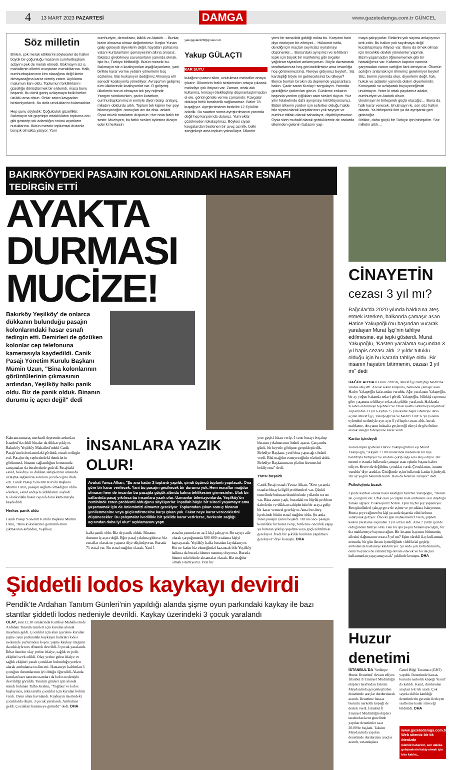4 13 MART 2023 PAZARTESİ DAMGA www.gazetedamga.com.tr GÜNCEL
Söz milletin
Birileri, çok merak ettiklerini söyleseler de halkın büyük bir çoğunluğu masanın cumhurbaşkanı adayını pek de merak etmedi. Bakmayın siz o, mahallenin ellerini ovuşturan meraklılarına. Halk, cumhurbaşkanının kim olacağına değil kimin olmayacağına karar vermiş zaten. Açıklama malumun ilanı oldu. Toplumun farklılıklarını güzelliğe dönüştürmek bir erdemdi, masa bunu başardı. Bu denli geniş uzlaşmaya belki birileri üzüldü ama olsun. Onlar zaten kavgadan besleniyorlardı. Bu defa umduklarını bulamadılar.
Hep şunu söyledik: Çoğulculuk güzelliktir. Bakmayın siz geçmişin ortaklıklarını topluma öcü gibi gösterip tek adamlığın önünü açanların nutuklarına. Bütün mesele toplumsal düzenle barışık olmakta yatıyor. Yani
cumhuriyet, demokrasi, laiklik ve Atatürk… Bunlar, bizim olmazsa olmaz değerlerimiz. Keşke Yunan galip gelseydi diyenlerin değil, hayatları pahasına vatanı kurtaranların şemsiyesinin altına amasız, fakatsız girebilmeyi savunanların yanında olmak. İşte bu, Türkiye birlikteliği. Bütün mesele bu. Bakmayın siz o koalisyonları aşağılayanların, yani birlikte karar verme yetisini yitirenlerin boş sözlerine. Bizi kıskanıyor dediğimiz Almanya elli senedir koalisyonla yönetiliyor. Avrupa'nın gelişmiş tüm ülkelerinde koalisyonlar var. O gelişmiş ülkelerde sorun olmayan tek şey rejimdir.
Yangını söndürürken, çadırı kurarken, cumhurbaşkanımızın emriyle diyen biatçı anlayış, miladını doldurdu artık. Toplum tek kişinin her şeyi bilemeyeceğini -sonuçları acı da olsa- anladı. Oysa müzik notalarını düşünün; Her nota farklı bir sestir. Müzisyen, bu farklı sesleri öylesine dizayn eder ki herkesin
yakupgulacti28@gmail.com
Yakup GÜLAÇTI
KAR SUYU
kulağının pasını silen, unutulmaz melodiler ortaya çıkarır. Ülkemizin farklı seslerinden ortaya çıkacak melodiye çok ihtiyacı var. Zaman, ortak aklı kullanma, kimseyi ötekileştirip düşmanlaştırmadan el ele, gönül gönüle verme zamanıdır. Kavgalar oldukça birlik beraberlik sağlanamaz. Bizler 78 kuşağıyız. Ayrıştırılmanın bedelini 12 Eylül'de ödedik. Bu saatten sonra ayrıştırılmanın yanında değil hep karşısında dururuz. Yumruklar çözülmeden tokalaşılmaz. Böylesi siyasi kavgalardan beslenen bir avuç azınlık, belki zenginleşir ama toplum yoksullaşır. Ülkenin
yirmi bir senedeki geldiği nokta bu. Karşıtını hain diye niteleyen bir zihniyet… Hükümet istifa, dendiği için maçları seyircisiz oynatmayı düşünenler… Bursa'daki ayrışımcı ve tehtitvari tepki için büyük bir marifetmiş gibi övgüler yağdıran siyasileri anlamıyorum. Böyle davranarak taraftarlarınıza hoş görünebilirsiniz ama insanlığa hoş görünemezsiniz. Nereye gidiyoruz beyler!.. Siz kardeşliği böyle mi getireceksiniz bu ülkeye? Bence bunları bırakın da depremde yaşananlara bakın. Çadır satan Kızılay'ı sorgulayın. Yanında gezdiğiniz çadırcıları görün. Günlerce enkazın başında yardım çığlıkları atan sesleri duyun. Yüz yılın felaketinde dahi ayrışmayı körüklüyorsunuz. Bütün ülkenin yardım için seferber olduğu halde bile siyasi olarak karşıtlarınızı yok sayıyor ve cumhur ittifakı olarak sahadayız, diyebiliyorsunuz. Oysa sizin muhalif olarak gördükleriniz de oralarda ellerinden gelenin fazlasını yap-
maya çalışıyorlar. Birilerini yok sayma anlayışınızı terk edin. Bu halkın yok sayılmaya değil kucaklaşmaya ihtiyacı var. Bunu da örnek olması için öncelikle devleti yönetenler yapmalı.
Bizim yaşamadan öğrenememek gibi bir hastalığımız var. Kafamızı kapının camına çarpmadan camın varlığını fark etmiyoruz. Ölümün acılığını anlamak için ölmemiz gerekmiyor beyler!
Söz, benim yanımda olun, diyenlerin değil, hak, hukuk ve adaletin yanında olalım diyenlerindir. Konuşarak ve uzlaşarak büyüyeceğimizi unutmayın. Yeter ki ortak paydamız adalet, cumhuriyet ve Atatürk olsun.
Unutmayın ki birleşerek güçlü olacağız… Buna da halk karar verecek. Unutmayın ki, son söz halkın olacak. Ya birleşerek ileri ya da ayrışarak geri gideceğiz.
Birlikte, daha güçlü bir Türkiye için birleşelim. Söz milletin artık…
BAKIRKÖY'DEKİ PASAJIN KOLONLARINDAKİ HASAR ESNAFI TEDİRGİN ETTİ
AYAKTA
DURMASI
MUCİZE!
Bakırköy Yeşilköy' de onlarca dükkanın bulunduğu pasajın kolonlarındaki hasar esnafı tedirgin etti. Demirleri de gözüken kolonlar cep telefonuna kamerasıyla kaydedildi. Canik Pasajı Yönetim Kurulu Başkanı Mümin Uzun, "Bina kolonlarının görüntülerinin çıkmasının ardından, Yeşilköy halkı panik oldu. Biz de panik olduk. Binanın durumu iç açıcı değil" dedi
Kahramanmaraş merkezli depremin ardından İstanbul'da riskli binalar da dikkat çekiyor. Bakırköy Yeşilköy Mahallesi'ndeki Canik Pasajı'nın kolonlarındaki görüntü, esnafı tedirgin etti. Pasajın dış cephesindeki demirlerin görünmesi, binanın sağlamlığını konusunda tartışmaları da beraberinde getirdi. Pasajdaki esnaf, belediye ve dükkan sahiplerinin arasında uzlaşma sağlanırsa sorunun çözüleceğini ifade etti. Canik Pasajı Yönetim Kurulu Başkanı Mümin Uzun, pasajın sağlam olmadığını iddia ederken, esnaf endişeli olduklarını söyledi. Kolonlordaki hasar cep telefonu kamerasıyla kaydedildi.
Herkes panik oldu
Canik Pasajı Yönetim Kurulu Başkanı Mümin Uzun, "Bina kolonlarının görüntülerinin çıkmasının ardından, Yeşilköy
İNSANLARA YAZIK OLUR!
Avukat Yavuz Alkan, "Şu ana kadar 2 toplantı yapıldı, şimdi üçüncü toplantı yapılacak. Ona göre bir karar verilecek. Yani bu pasajın gecikecek bir durumu yok. Hem esnaflar mağdur olmasın hem de insanlar bu pasajda göçük altında kalma tehlikesine girmesinler. Ufak bir sallantıda pasaj yıkılırsa bu insanlara yazık olur. Uzmanlar televizyonlarda, Yeşilköy'ün zemininde zaten problemli olduğunu söylüyorlar. İnşallah böyle bir süreci yaşamayız ama yaşamamak için de önlemimizi almamız gerekiyor. Toplantıdan çıkan sonuç binanın yenilenmesine veya güçlendirmesine karşı çıkan yok. Fakat neye karar vereceklerini düşünecekler. Bu çalışmalar ivedilikle bir şekilde karar verirlerse, herkesin sağlığı açısından daha iyi olur" açıklamasını yaptı.
halkı panik oldu. Biz de panik olduk. Binanın durumu iç açıcı değil. Eğer pasaj yıkılma giderse, biz esnaflar olarak ne yaparız diye düşünüyoruz. Burada 71 esnaf var. Bu esnaf mağdur olacak. Yani 1
esnafın yanında en az 2 kişi çalışıyor. Bu sayıyı aile olarak çarptığımızda 500-600 ortalama kişiyi kapsayacak. Yeşilköy halkı buradan faydalanıyor. Her ne kadar biz ekmeğimizi kazansak bile Yeşilköy halkına da burada hizmet sunmuş oluyoruz. Burada hizmet sektöründe aksamalar olacak. Biz mağdur olmak istemiyoruz. Bizi bir
yere geçici iskan verip, 1 sene burayı boşaltıp binanın yıkılmasının önünü açarız. Çarşamba günü, bir heyetle görüşme gerçekleştirdik. Belediye Başkanı, yeni bina yapacağı sözünü verdi. Bizi mağdur etmeyeceğinin sözünü aldık. Belediye Başkanımızın çözüm üretmesini bekliyoruz" dedi.
Yarısı boşaldı
Canik Pasajı esnafı Yavuz Alkan, "Evet şu anda esnafın binayla ilgili problemleri var. Çünkü temelinde bulunan demirlerinde yıllardır sorun var. Bina zaten yaşlı, buradaki en büyük problem dairelerin ve dükkan sahiplerinin bir araya gelip bir karar vermesi gerekiyor. Ama bu süreç içerisinde bütün esnaf mağdur oldu. Şu anda zaten pasajın yarısı boşaldı. Bir an önce pasajın kesinlikle bir karar verip, birilerine öncülük yapıp ya buranın yıkılıp yapılma veya güçlendirilmesi gerekiyor. İvedi bir şekilde bunların yapılması gerekiyor" diye konuştu. DHA
Şiddetli lodos kaykayı devirdi
Pendik'te Ardahan Tanıtım Günleri'nin yapıldığı alanda şişme oyun parkındaki kaykay ile bazı stantlar şiddetli lodos nedeniyle devrildi. Kaykay üzerindeki 3 çocuk yaralandı
OLAY, saat 12.30 sıralarında Kurtköy Mahallesi'nde Ardahan Tanıtım Günleri için kurulan alanda meydana geldi. Çocuklar için alan içerisine kurulan şişme oyun parkındaki kaykayın halatları lodos nedeniyle yerlerinden koptu. Şişme kaykay rüzgarın da etkisiyle ters dönerek devrildi. 3 çocuk yaralandı. İhbar üzerine olay yerine itfaiye, sağlık ve polis ekipleri sevk edildi. Olay yerine gelen itfaiye ve sağlık ekipleri yaralı çocukları bulunduğu yerden alarak ambulansa teslim etti. Hastaneye kaldırılan 3 çocuğun durumlarının iyi olduğu öğrenildi. Alanda kurulan bazı tanıtım stantları da lodos nedeniyle devrildiği görüldü. Tanıtım günleri için alanda standı bulunan Talha Keskin, "Yağmur ve lodos başlayınca, arka tarafta çocuklar için kurulan bölüm vardı. Oyun alanı havalandı. Kaykayın üzerindeki çocuklarda düştü. 3 çocuk yaralandı. Ambulans geldi. Çocukları hastaneye götürdü" dedi. DHA
CİNAYETİN
cezası 3 yıl mı?
Bağcılar'da 2020 yılında baldızına ateş etmek isterken, balkonda çamaşır asan Hatice Yakupoğlu'nu başından vurarak yaralayan Murat İşçi'nin tahliye edilmesine, eşi tepki gösterdi. Murat Yakupoğlu, 'Kasten yaralama suçundan 3 yıl hapis cezası aldı. 2 yıldır tutuklu olduğu için bu kararla tahliye oldu. Bir insanın hayatını bitirmenin, cezası 3 yıl mı" dedi
BAĞCILAR'DA 8 Ekim 2020'de, Murat İşçi tartıştığı baldızına silahla ateş etti. Ancak seken kurşunla, balkonda çamaşır asan Hatice Yakupoğlu kafasından vuruldu. Ağır yaralanan Yakupoğlu, bir ay yoğun bakımda tedavi gördü. Yakupoğlu, bilirkişi raporuna göre yaşamını tehlikeye sokacak şekilde yaralandı. Hakkında 'Kasten öldürmeye teşebbüs' ve 'Olası kastla öldürmeye teşebbüs' suçlarından 13 yıl 6 aydan 25 yıla kadar hapsi istemiyle dava açılan Murat İşçi, Yakupoğlu'na ve baldızı Filiz K.'ye yönelik eylemleri nedeniyle ayrı ayrı 3 yıl hapis cezası aldı. Ancak mahkeme, dosyanın istinafta geçireceği süreyi de göz önüne alarak sanığın tahliyesine karar verdi.
Kanlar içindeydi
Karara tepki gösteren Hatice Yakupoğlu'nun eşi Murat Yakupoğlu, "Akşam 21.00 sıralarında mahallede bir kişi baldızıyla tartışıyor ve silahını çekip sağa sola ateş ediyor. Bir mermi o esnada balkonda çamaşır asan eşimin başına isabet ediyor. Ben evde değildim, çocuklar vardı. Çocuklarım, 'annem vuruldu' diye aradılar. Gittiğimde eşim balkonda kanlar içindeydi. Bir ay yoğun bakımda kaldı. Hala da tedavisi sürüyor" dedi.
Psikolojimiz bozuk
Eşinde kalıtsal olarak hasar kaldığını belirten Yakupoğlu, "Benim iki çocuğum var. Ufak olan çocuğum hala ambulans sesi duyduğu zaman ağlıyor. Psikolojimiz bozuk. Eşim hiçbir şey yapamıyor. Ben gündüzleri çalışıp gece de eşime ve çocuklara bakıyorum. Bunca şeye rağmen bu kişi şu anda dışarıda elini kolunu sallayarak geziyor. Önceki gün mahkememiz vardı, şüpheli kasten yaralama suçundan 3 yıl cezası aldı. Ama 2 yıldır içeride olduğundan tahliye oldu. Ben bu işin peşini bırakmayacağım, bir üst mahkemeye başvuracağım. Bir insanın hayatını bitirmenin, ailesini dağıtmanın cezası 3 yıl mı? Eşim sürekli ilaç kullanmak zorunda, bir gün ilacını içmediğinde ciddi krizi geçirip ambulansla hastaneye kaldırılıyor. Şu anda çok kötü durumda, ömür boyunca bu rahatsızlığı devam edecek ve bu ilaçları kullanmadan yaşayamayacak" şeklinde konuştu. DHA
Huzur denetimi
İSTANBUL'DA 'Yeditepe Huzur Denetimi' devam ediyor. İstanbul İl Emniyet Müdürlüğü ekipleri tarafından Taksim Meydanı'nda gerçekleştirilen denetimde araçlar durdurularak arandı. Denetime hassas burunlu narkotik köpeği de destek verdi. İstanbul İl Emniyet Müdürlüğü ekipleri tarafından kent genelinde yapılan denetimler saat 20.00'de başladı. Taksim Meydanı'nda yapılan denetimde durdurulan araçlar arandı, vatandaşlara
Genel Bilgi Taraması (GBT) yapıldı. Denetimde hassas burunlu narkotik köpeği 'Kanıt' da katıldı. Kanıt, durdurulan araçları tek tek aradı. Çok sayıda ekibin katıldığı denetimlerin gecenin ilerleyen saatlerine kadar süreceği bildirildi. DHA
www.gazetedamga.com.tr
Web sitemiz bir tık ötenizde
Günlük haberleri, son dakika gelişmelerini takip etmek için bize katılın...